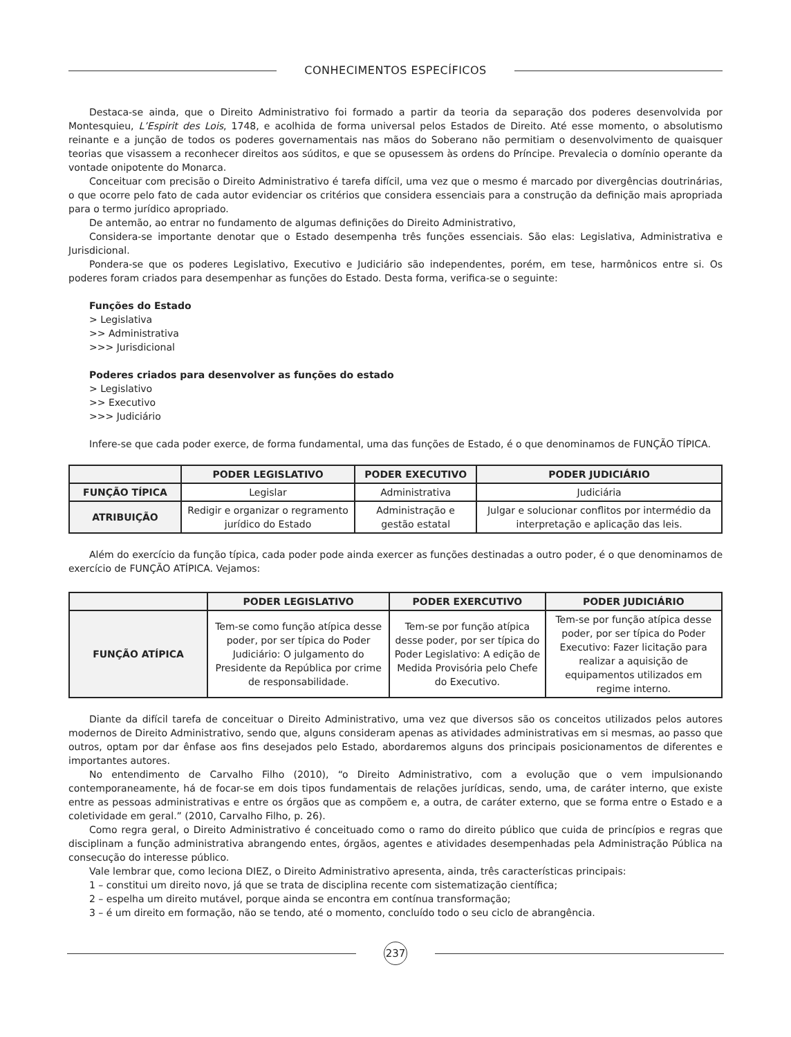CONHECIMENTOS ESPECÍFICOS
Destaca-se ainda, que o Direito Administrativo foi formado a partir da teoria da separação dos poderes desenvolvida por Montesquieu, L’Espirit des Lois, 1748, e acolhida de forma universal pelos Estados de Direito. Até esse momento, o absolutismo reinante e a junção de todos os poderes governamentais nas mãos do Soberano não permitiam o desenvolvimento de quaisquer teorias que visassem a reconhecer direitos aos súditos, e que se opusessem às ordens do Príncipe. Prevalecia o domínio operante da vontade onipotente do Monarca.
Conceituar com precisão o Direito Administrativo é tarefa difícil, uma vez que o mesmo é marcado por divergências doutrinárias, o que ocorre pelo fato de cada autor evidenciar os critérios que considera essenciais para a construção da definição mais apropriada para o termo jurídico apropriado.
De antemão, ao entrar no fundamento de algumas definições do Direito Administrativo,
Considera-se importante denotar que o Estado desempenha três funções essenciais. São elas: Legislativa, Administrativa e Jurisdicional.
Pondera-se que os poderes Legislativo, Executivo e Judiciário são independentes, porém, em tese, harmônicos entre si. Os poderes foram criados para desempenhar as funções do Estado. Desta forma, verifica-se o seguinte:
Funções do Estado
> Legislativa
>> Administrativa
>>> Jurisdicional
Poderes criados para desenvolver as funções do estado
> Legislativo
>> Executivo
>>> Judiciário
Infere-se que cada poder exerce, de forma fundamental, uma das funções de Estado, é o que denominamos de FUNÇÃO TÍPICA.
| | PODER LEGISLATIVO | PODER EXECUTIVO | PODER JUDICIÁRIO |
| --- | --- | --- | --- |
| FUNÇÃO TÍPICA | Legislar | Administrativa | Judiciária |
| ATRIBUIÇÃO | Redigir e organizar o regramento jurídico do Estado | Administração e gestão estatal | Julgar e solucionar conflitos por intermédio da interpretação e aplicação das leis. |
Além do exercício da função típica, cada poder pode ainda exercer as funções destinadas a outro poder, é o que denominamos de exercício de FUNÇÃO ATÍPICA. Vejamos:
| | PODER LEGISLATIVO | PODER EXERCUTIVO | PODER JUDICIÁRIO |
| --- | --- | --- | --- |
| FUNÇÃO ATÍPICA | Tem-se como função atípica desse poder, por ser típica do Poder Judiciário: O julgamento do Presidente da República por crime de responsabilidade. | Tem-se por função atípica desse poder, por ser típica do Poder Legislativo: A edição de Medida Provisória pelo Chefe do Executivo. | Tem-se por função atípica desse poder, por ser típica do Poder Executivo: Fazer licitação para realizar a aquisição de equipamentos utilizados em regime interno. |
Diante da difícil tarefa de conceituar o Direito Administrativo, uma vez que diversos são os conceitos utilizados pelos autores modernos de Direito Administrativo, sendo que, alguns consideram apenas as atividades administrativas em si mesmas, ao passo que outros, optam por dar ênfase aos fins desejados pelo Estado, abordaremos alguns dos principais posicionamentos de diferentes e importantes autores.
No entendimento de Carvalho Filho (2010), “o Direito Administrativo, com a evolução que o vem impulsionando contemporaneamente, há de focar-se em dois tipos fundamentais de relações jurídicas, sendo, uma, de caráter interno, que existe entre as pessoas administrativas e entre os órgãos que as compõem e, a outra, de caráter externo, que se forma entre o Estado e a coletividade em geral.” (2010, Carvalho Filho, p. 26).
Como regra geral, o Direito Administrativo é conceituado como o ramo do direito público que cuida de princípios e regras que disciplinam a função administrativa abrangendo entes, órgãos, agentes e atividades desempenhadas pela Administração Pública na consecução do interesse público.
Vale lembrar que, como leciona DIEZ, o Direito Administrativo apresenta, ainda, três características principais:
1 – constitui um direito novo, já que se trata de disciplina recente com sistematização científica;
2 – espelha um direito mutável, porque ainda se encontra em contínua transformação;
3 – é um direito em formação, não se tendo, até o momento, concluído todo o seu ciclo de abrangência.
237